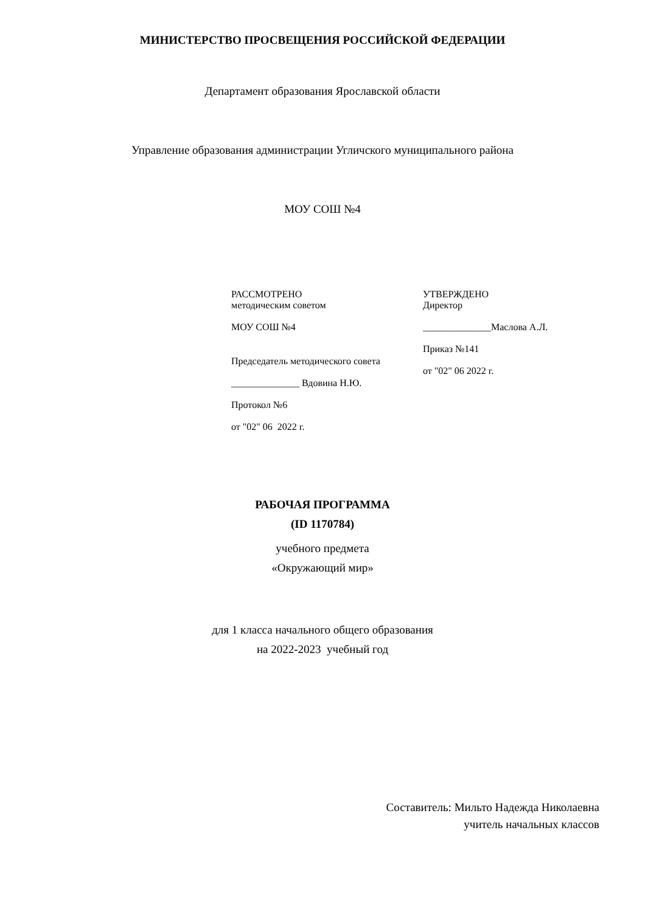МИНИСТЕРСТВО ПРОСВЕЩЕНИЯ РОССИЙСКОЙ ФЕДЕРАЦИИ
Департамент образования Ярославской области
Управление образования администрации Угличского муниципального района
МОУ СОШ №4
РАССМОТРЕНО
методическим советом
МОУ СОШ №4
Председатель методического совета
______________ Вдовина Н.Ю.
Протокол №6
от "02" 06 2022 г.
УТВЕРЖДЕНО
Директор
______________Маслова А.Л.
Приказ №141
от "02" 06 2022 г.
РАБОЧАЯ ПРОГРАММА
(ID 1170784)
учебного предмета
«Окружающий мир»
для 1 класса начального общего образования
на 2022-2023 учебный год
Составитель: Мильто Надежда Николаевна
учитель начальных классов